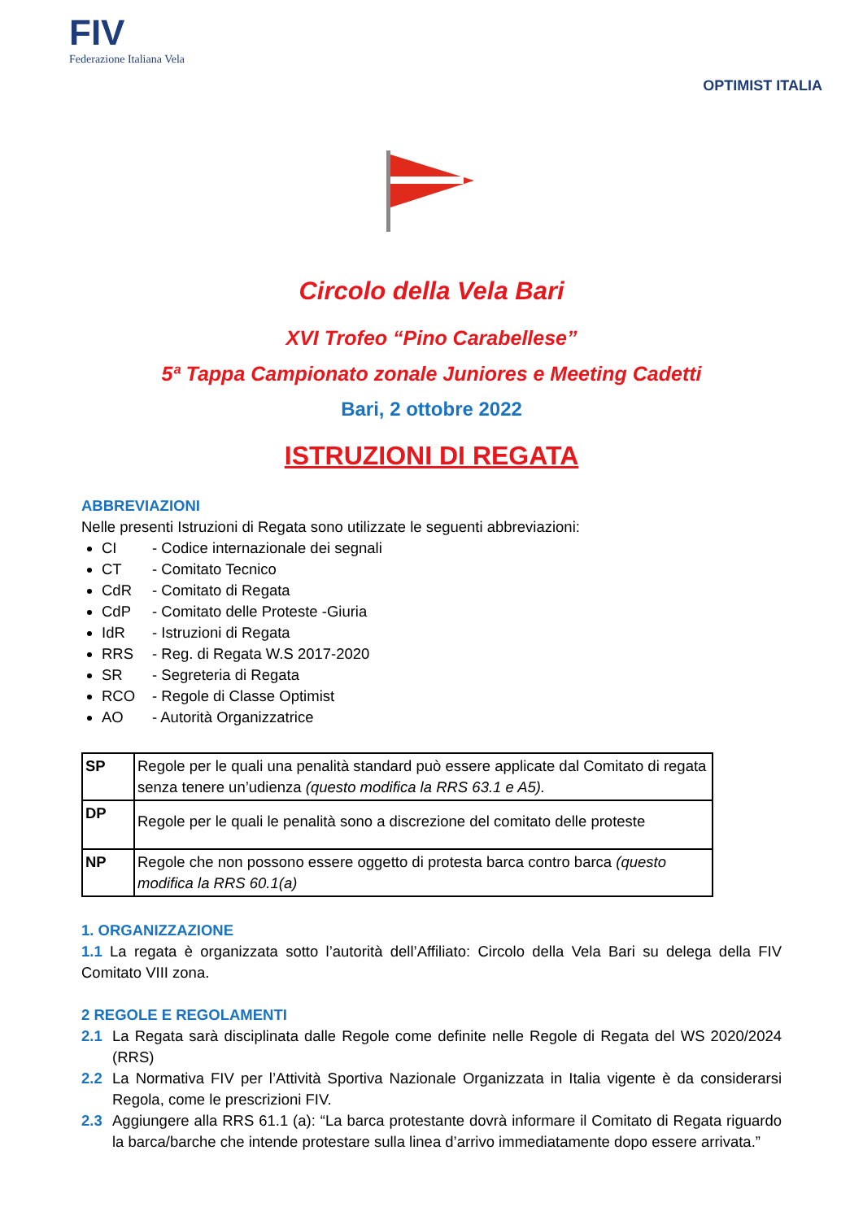FIV
Federazione Italiana Vela
OPTIMIST ITALIA
Circolo della Vela Bari
XVI Trofeo “Pino Carabellese”
5ª Tappa Campionato zonale Juniores e Meeting Cadetti
Bari, 2 ottobre 2022
ISTRUZIONI DI REGATA
ABBREVIAZIONI
Nelle presenti Istruzioni di Regata sono utilizzate le seguenti abbreviazioni:
CI - Codice internazionale dei segnali
CT - Comitato Tecnico
CdR - Comitato di Regata
CdP - Comitato delle Proteste -Giuria
IdR - Istruzioni di Regata
RRS - Reg. di Regata W.S 2017-2020
SR - Segreteria di Regata
RCO - Regole di Classe Optimist
AO - Autorità Organizzatrice
| SP | Regole per le quali una penalità standard può essere applicate dal Comitato di regata senza tenere un’udienza (questo modifica la RRS 63.1 e A5). |
| DP | Regole per le quali le penalità sono a discrezione del comitato delle proteste |
| NP | Regole che non possono essere oggetto di protesta barca contro barca (questo modifica la RRS 60.1(a) |
1. ORGANIZZAZIONE
1.1 La regata è organizzata sotto l’autorità dell’Affiliato: Circolo della Vela Bari su delega della FIV Comitato VIII zona.
2 REGOLE E REGOLAMENTI
2.1 La Regata sarà disciplinata dalle Regole come definite nelle Regole di Regata del WS 2020/2024 (RRS)
2.2 La Normativa FIV per l’Attività Sportiva Nazionale Organizzata in Italia vigente è da considerarsi Regola, come le prescrizioni FIV.
2.3 Aggiungere alla RRS 61.1 (a): “La barca protestante dovrà informare il Comitato di Regata riguardo la barca/barche che intende protestare sulla linea d’arrivo immediatamente dopo essere arrivata.”